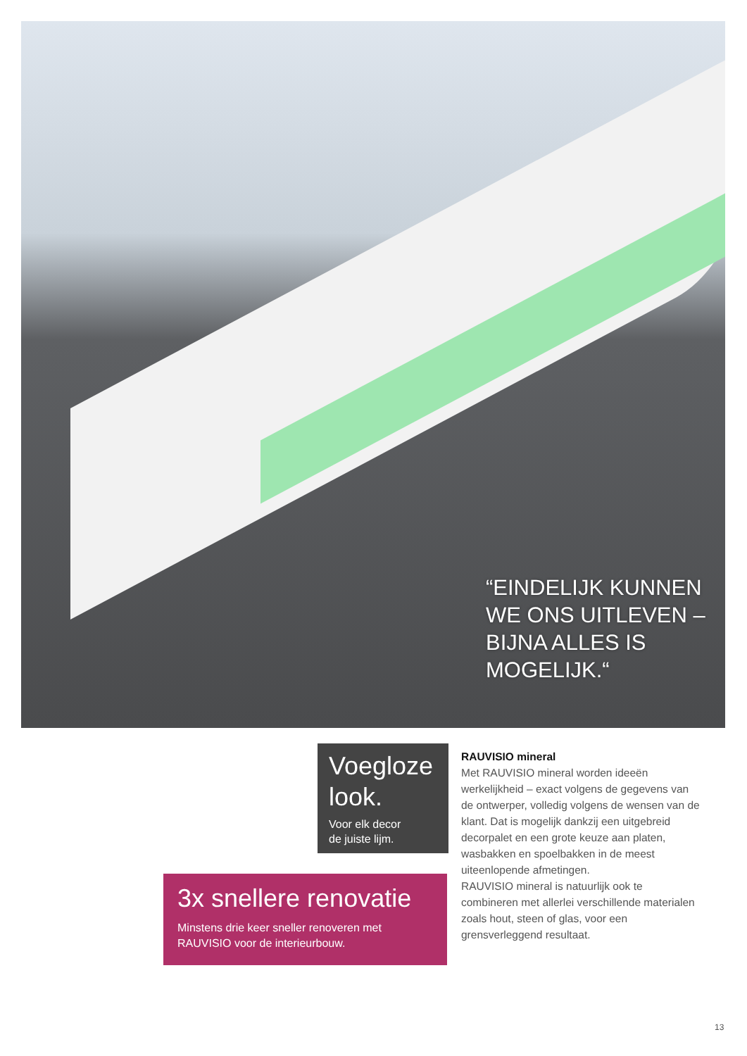“EINDELIJK KUNNEN WE ONS UITLEVEN – BIJNA ALLES IS MOGELIJK.“
Voegloze look.
Voor elk decor
de juiste lijm.
3x snellere renovatie
Minstens drie keer sneller renoveren met RAUVISIO voor de interieurbouw.
RAUVISIO mineral
Met RAUVISIO mineral worden ideeën werkelijkheid – exact volgens de gegevens van de ontwerper, volledig volgens de wensen van de klant. Dat is mogelijk dankzij een uitgebreid decorpalet en een grote keuze aan platen, wasbakken en spoelbakken in de meest uiteenlopende afmetingen.
RAUVISIO mineral is natuurlijk ook te combineren met allerlei verschillende materialen zoals hout, steen of glas, voor een grensverleggend resultaat.
13